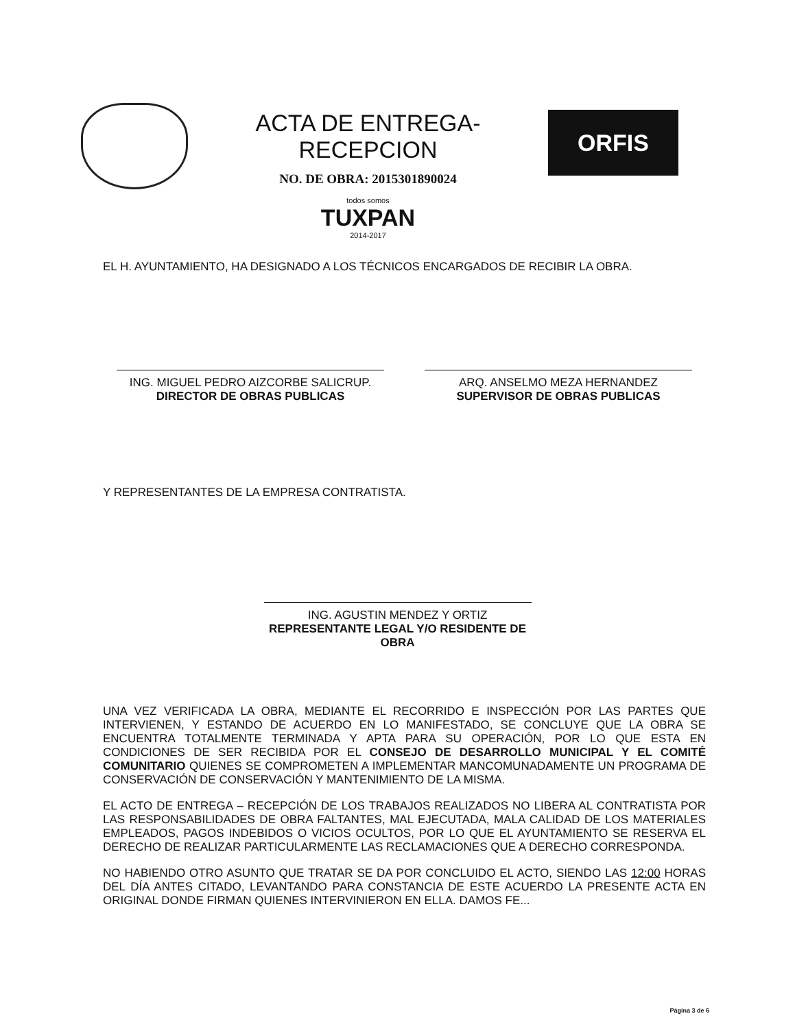ACTA DE ENTREGA-RECEPCION
NO. DE OBRA: 2015301890024
todos somos
TUXPAN
2014-2017
ORFIS
EL H. AYUNTAMIENTO, HA DESIGNADO A LOS TÉCNICOS ENCARGADOS DE RECIBIR LA OBRA.
ING. MIGUEL PEDRO AIZCORBE SALICRUP.
DIRECTOR DE OBRAS PUBLICAS
ARQ. ANSELMO MEZA HERNANDEZ
SUPERVISOR DE OBRAS PUBLICAS
Y REPRESENTANTES DE LA EMPRESA CONTRATISTA.
ING. AGUSTIN MENDEZ Y ORTIZ
REPRESENTANTE LEGAL Y/O RESIDENTE DE OBRA
UNA VEZ VERIFICADA LA OBRA, MEDIANTE EL RECORRIDO E INSPECCIÓN POR LAS PARTES QUE INTERVIENEN, Y ESTANDO DE ACUERDO EN LO MANIFESTADO, SE CONCLUYE QUE LA OBRA SE ENCUENTRA TOTALMENTE TERMINADA Y APTA PARA SU OPERACIÓN, POR LO QUE ESTA EN CONDICIONES DE SER RECIBIDA POR EL CONSEJO DE DESARROLLO MUNICIPAL Y EL COMITÉ COMUNITARIO QUIENES SE COMPROMETEN A IMPLEMENTAR MANCOMUNADAMENTE UN PROGRAMA DE CONSERVACIÓN DE CONSERVACIÓN Y MANTENIMIENTO DE LA MISMA.
EL ACTO DE ENTREGA – RECEPCIÓN DE LOS TRABAJOS REALIZADOS NO LIBERA AL CONTRATISTA POR LAS RESPONSABILIDADES DE OBRA FALTANTES, MAL EJECUTADA, MALA CALIDAD DE LOS MATERIALES EMPLEADOS, PAGOS INDEBIDOS O VICIOS OCULTOS, POR LO QUE EL AYUNTAMIENTO SE RESERVA EL DERECHO DE REALIZAR PARTICULARMENTE LAS RECLAMACIONES QUE A DERECHO CORRESPONDA.
NO HABIENDO OTRO ASUNTO QUE TRATAR SE DA POR CONCLUIDO EL ACTO, SIENDO LAS 12:00 HORAS DEL DÍA ANTES CITADO, LEVANTANDO PARA CONSTANCIA DE ESTE ACUERDO LA PRESENTE ACTA EN ORIGINAL DONDE FIRMAN QUIENES INTERVINIERON EN ELLA. DAMOS FE...
Página 3 de 6